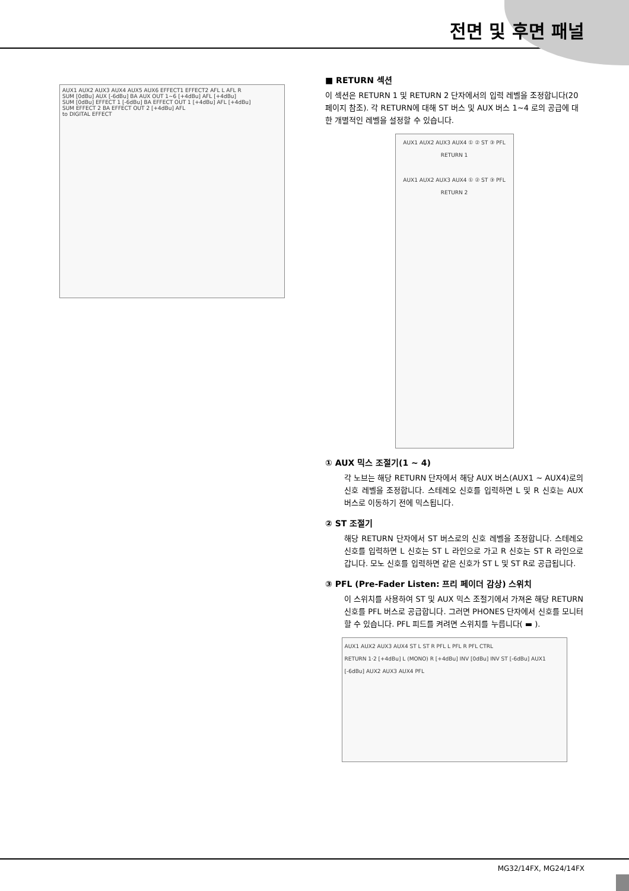전면 및 후면 패널
AUX1 AUX2 AUX3 AUX4 AUX5 AUX6 EFFECT1 EFFECT2 AFL L AFL R
SUM [0dBu] AUX [-6dBu] BA AUX OUT 1~6 [+4dBu] AFL [+4dBu]
SUM [0dBu] EFFECT 1 [-6dBu] BA EFFECT OUT 1 [+4dBu] AFL [+4dBu]
SUM EFFECT 2 BA EFFECT OUT 2 [+4dBu] AFL
to DIGITAL EFFECT
■ RETURN 섹션
이 섹션은 RETURN 1 및 RETURN 2 단자에서의 입력 레벨을 조정합니다(20페이지 참조). 각 RETURN에 대해 ST 버스 및 AUX 버스 1~4 로의 공급에 대한 개별적인 레벨을 설정할 수 있습니다.
AUX1 AUX2 AUX3 AUX4 ① ② ST ③ PFL
RETURN 1
AUX1 AUX2 AUX3 AUX4 ① ② ST ③ PFL
RETURN 2
① AUX 믹스 조절기(1 ~ 4)
각 노브는 해당 RETURN 단자에서 해당 AUX 버스(AUX1 ~ AUX4)로의 신호 레벨을 조정합니다. 스테레오 신호를 입력하면 L 및 R 신호는 AUX 버스로 이동하기 전에 믹스됩니다.
② ST 조절기
해당 RETURN 단자에서 ST 버스로의 신호 레벨을 조정합니다. 스테레오 신호를 입력하면 L 신호는 ST L 라인으로 가고 R 신호는 ST R 라인으로 갑니다. 모노 신호를 입력하면 같은 신호가 ST L 및 ST R로 공급됩니다.
③ PFL (Pre-Fader Listen: 프리 페이더 감상) 스위치
이 스위치를 사용하여 ST 및 AUX 믹스 조절기에서 가져온 해당 RETURN 신호를 PFL 버스로 공급합니다. 그러면 PHONES 단자에서 신호를 모니터할 수 있습니다. PFL 피드를 켜려면 스위치를 누릅니다( ▬ ).
AUX1 AUX2 AUX3 AUX4 ST L ST R PFL L PFL R PFL CTRL
RETURN 1·2 [+4dBu] L (MONO) R [+4dBu] INV [0dBu] INV ST [-6dBu] AUX1 [-6dBu] AUX2 AUX3 AUX4 PFL
MG32/14FX, MG24/14FX